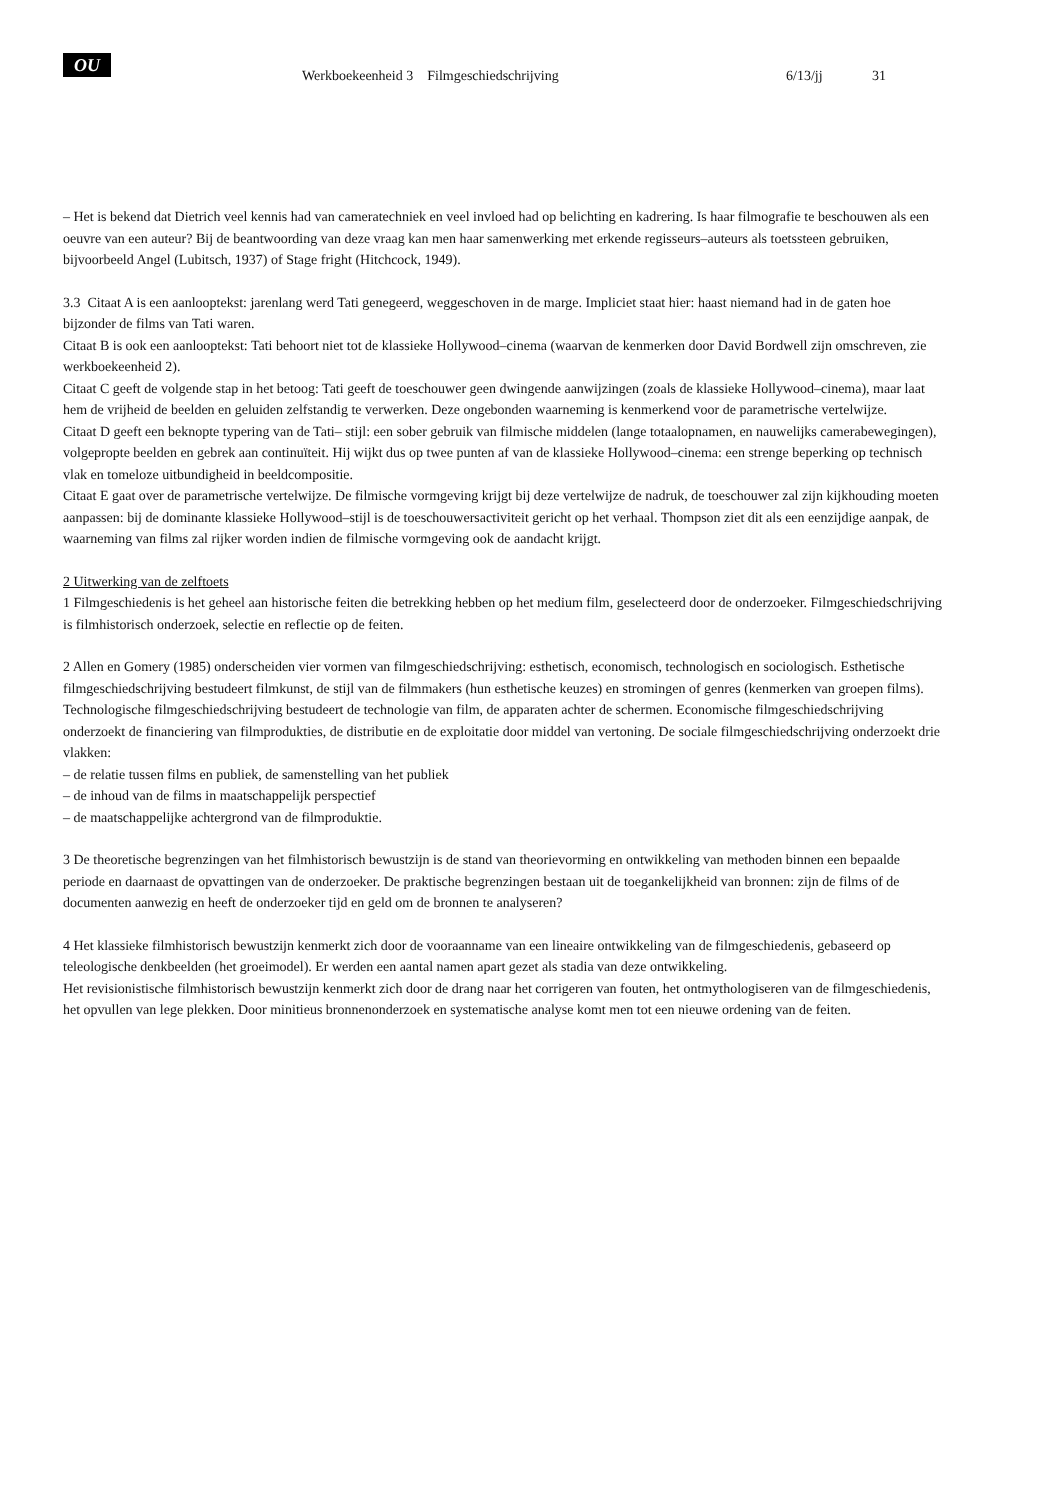OU
Werkboekeenheid 3 Filmgeschiedschrijving 6/13/jj 31
– Het is bekend dat Dietrich veel kennis had van cameratechniek en veel invloed had op belichting en kadrering. Is haar filmografie te beschouwen als een oeuvre van een auteur? Bij de beantwoording van deze vraag kan men haar samenwerking met erkende regisseurs–auteurs als toetssteen gebruiken, bijvoorbeeld Angel (Lubitsch, 1937) of Stage fright (Hitchcock, 1949).
3.3 Citaat A is een aanlooptekst: jarenlang werd Tati genegeerd, weggeschoven in de marge. Impliciet staat hier: haast niemand had in de gaten hoe bijzonder de films van Tati waren.
Citaat B is ook een aanlooptekst: Tati behoort niet tot de klassieke Hollywood–cinema (waarvan de kenmerken door David Bordwell zijn omschreven, zie werkboekeenheid 2).
Citaat C geeft de volgende stap in het betoog: Tati geeft de toeschouwer geen dwingende aanwijzingen (zoals de klassieke Hollywood–cinema), maar laat hem de vrijheid de beelden en geluiden zelfstandig te verwerken. Deze ongebonden waarneming is kenmerkend voor de parametrische vertelwijze.
Citaat D geeft een beknopte typering van de Tati– stijl: een sober gebruik van filmische middelen (lange totaalopnamen, en nauwelijks camerabewegingen), volgepropte beelden en gebrek aan continuïteit. Hij wijkt dus op twee punten af van de klassieke Hollywood–cinema: een strenge beperking op technisch vlak en tomeloze uitbundigheid in beeldcompositie.
Citaat E gaat over de parametrische vertelwijze. De filmische vormgeving krijgt bij deze vertelwijze de nadruk, de toeschouwer zal zijn kijkhouding moeten aanpassen: bij de dominante klassieke Hollywood–stijl is de toeschouwersactiviteit gericht op het verhaal. Thompson ziet dit als een eenzijdige aanpak, de waarneming van films zal rijker worden indien de filmische vormgeving ook de aandacht krijgt.
2 Uitwerking van de zelftoets
1 Filmgeschiedenis is het geheel aan historische feiten die betrekking hebben op het medium film, geselecteerd door de onderzoeker. Filmgeschiedschrijving is filmhistorisch onderzoek, selectie en reflectie op de feiten.
2 Allen en Gomery (1985) onderscheiden vier vormen van filmgeschiedschrijving: esthetisch, economisch, technologisch en sociologisch. Esthetische filmgeschiedschrijving bestudeert filmkunst, de stijl van de filmmakers (hun esthetische keuzes) en stromingen of genres (kenmerken van groepen films). Technologische filmgeschiedschrijving bestudeert de technologie van film, de apparaten achter de schermen. Economische filmgeschiedschrijving onderzoekt de financiering van filmprodukties, de distributie en de exploitatie door middel van vertoning. De sociale filmgeschiedschrijving onderzoekt drie vlakken:
– de relatie tussen films en publiek, de samenstelling van het publiek
– de inhoud van de films in maatschappelijk perspectief
– de maatschappelijke achtergrond van de filmproduktie.
3 De theoretische begrenzingen van het filmhistorisch bewustzijn is de stand van theorievorming en ontwikkeling van methoden binnen een bepaalde periode en daarnaast de opvattingen van de onderzoeker. De praktische begrenzingen bestaan uit de toegankelijkheid van bronnen: zijn de films of de documenten aanwezig en heeft de onderzoeker tijd en geld om de bronnen te analyseren?
4 Het klassieke filmhistorisch bewustzijn kenmerkt zich door de vooraanname van een lineaire ontwikkeling van de filmgeschiedenis, gebaseerd op teleologische denkbeelden (het groeimodel). Er werden een aantal namen apart gezet als stadia van deze ontwikkeling.
Het revisionistische filmhistorisch bewustzijn kenmerkt zich door de drang naar het corrigeren van fouten, het ontmythologiseren van de filmgeschiedenis, het opvullen van lege plekken. Door minitieus bronnenonderzoek en systematische analyse komt men tot een nieuwe ordening van de feiten.